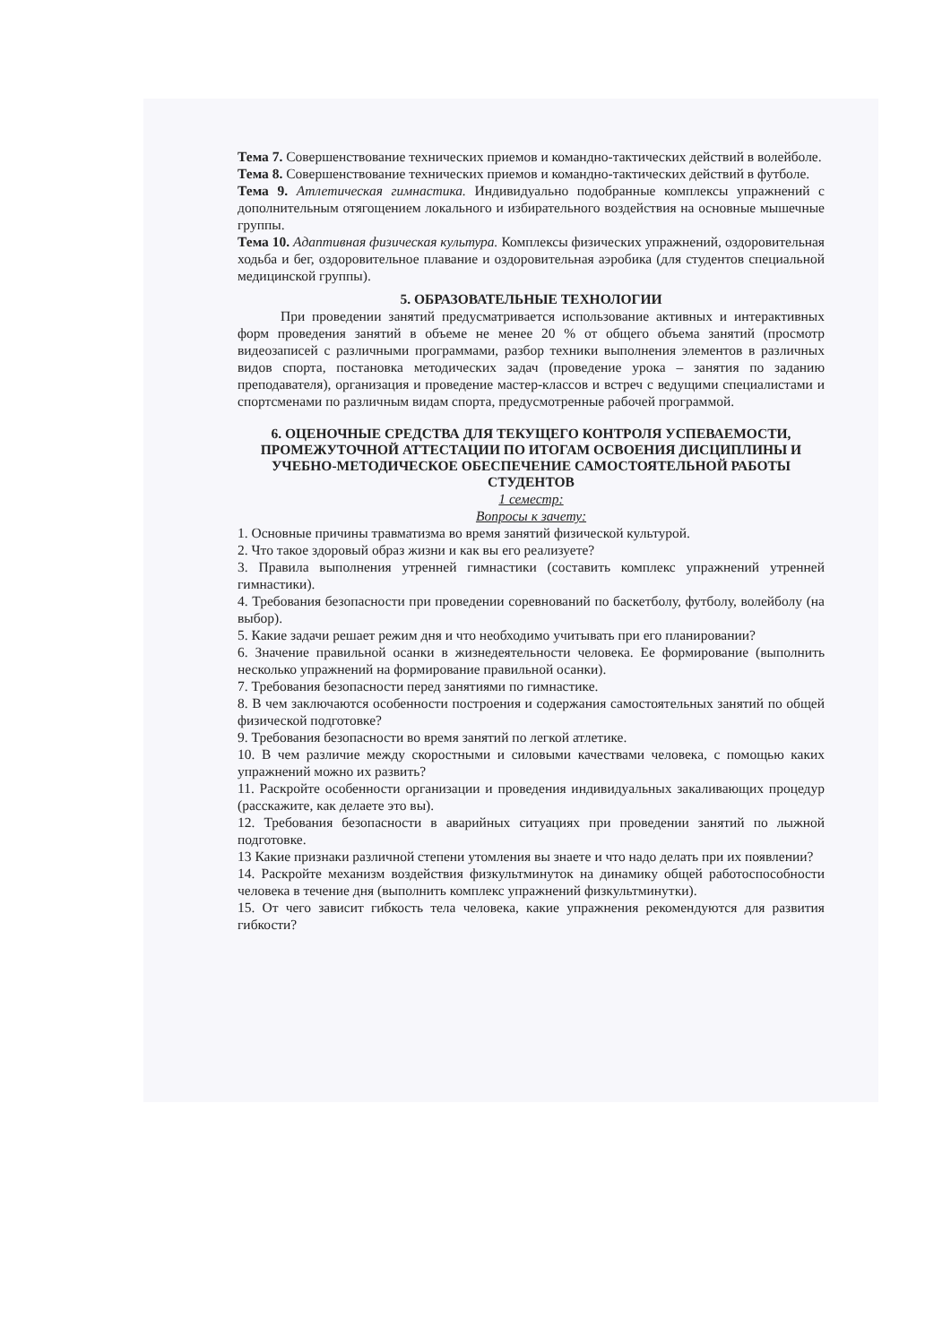Тема 7. Совершенствование технических приемов и командно-тактических действий в волейболе.
Тема 8. Совершенствование технических приемов и командно-тактических действий в футболе.
Тема 9. Атлетическая гимнастика. Индивидуально подобранные комплексы упражнений с дополнительным отягощением локального и избирательного воздействия на основные мышечные группы.
Тема 10. Адаптивная физическая культура. Комплексы физических упражнений, оздоровительная ходьба и бег, оздоровительное плавание и оздоровительная аэробика (для студентов специальной медицинской группы).
5. ОБРАЗОВАТЕЛЬНЫЕ ТЕХНОЛОГИИ
При проведении занятий предусматривается использование активных и интерактивных форм проведения занятий в объеме не менее 20 % от общего объема занятий (просмотр видеозаписей с различными программами, разбор техники выполнения элементов в различных видов спорта, постановка методических задач (проведение урока – занятия по заданию преподавателя), организация и проведение мастер-классов и встреч с ведущими специалистами и спортсменами по различным видам спорта, предусмотренные рабочей программой.
6. ОЦЕНОЧНЫЕ СРЕДСТВА ДЛЯ ТЕКУЩЕГО КОНТРОЛЯ УСПЕВАЕМОСТИ, ПРОМЕЖУТОЧНОЙ АТТЕСТАЦИИ ПО ИТОГАМ ОСВОЕНИЯ ДИСЦИПЛИНЫ И УЧЕБНО-МЕТОДИЧЕСКОЕ ОБЕСПЕЧЕНИЕ САМОСТОЯТЕЛЬНОЙ РАБОТЫ СТУДЕНТОВ
1 семестр:
Вопросы к зачету:
1. Основные причины травматизма во время занятий физической культурой.
2. Что такое здоровый образ жизни и как вы его реализуете?
3. Правила выполнения утренней гимнастики (составить комплекс упражнений утренней гимнастики).
4. Требования безопасности при проведении соревнований по баскетболу, футболу, волейболу (на выбор).
5. Какие задачи решает режим дня и что необходимо учитывать при его планировании?
6. Значение правильной осанки в жизнедеятельности человека. Ее формирование (выполнить несколько упражнений на формирование правильной осанки).
7. Требования безопасности перед занятиями по гимнастике.
8. В чем заключаются особенности построения и содержания самостоятельных занятий по общей физической подготовке?
9. Требования безопасности во время занятий по легкой атлетике.
10. В чем различие между скоростными и силовыми качествами человека, с помощью каких упражнений можно их развить?
11. Раскройте особенности организации и проведения индивидуальных закаливающих процедур (расскажите, как делаете это вы).
12. Требования безопасности в аварийных ситуациях при проведении занятий по лыжной подготовке.
13 Какие признаки различной степени утомления вы знаете и что надо делать при их появлении?
14. Раскройте механизм воздействия физкультминуток на динамику общей работоспособности человека в течение дня (выполнить комплекс упражнений физкультминутки).
15. От чего зависит гибкость тела человека, какие упражнения рекомендуются для развития гибкости?